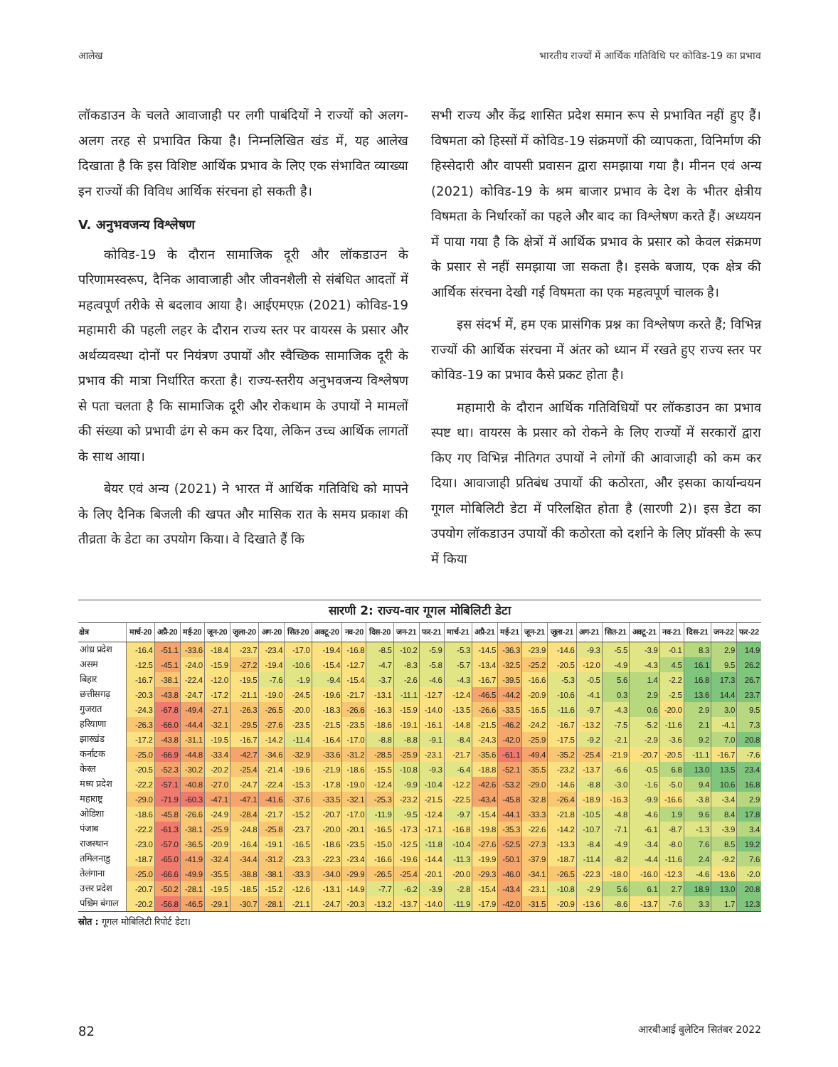आलेख भारतीय राज्यों में आर्थिक गतिविधि पर कोविड-19 का प्रभाव
लॉकडाउन के चलते आवाजाही पर लगी पाबंदियों ने राज्यों को अलग-अलग तरह से प्रभावित किया है। निम्नलिखित खंड में, यह आलेख दिखाता है कि इस विशिष्ट आर्थिक प्रभाव के लिए एक संभावित व्याख्या इन राज्यों की विविध आर्थिक संरचना हो सकती है।
V. अनुभवजन्य विश्लेषण
कोविड-19 के दौरान सामाजिक दूरी और लॉकडाउन के परिणामस्वरूप, दैनिक आवाजाही और जीवनशैली से संबंधित आदतों में महत्वपूर्ण तरीके से बदलाव आया है। आईएमएफ़ (2021) कोविड-19 महामारी की पहली लहर के दौरान राज्य स्तर पर वायरस के प्रसार और अर्थव्यवस्था दोनों पर नियंत्रण उपायों और स्वैच्छिक सामाजिक दूरी के प्रभाव की मात्रा निर्धारित करता है। राज्य-स्तरीय अनुभवजन्य विश्लेषण से पता चलता है कि सामाजिक दूरी और रोकथाम के उपायों ने मामलों की संख्या को प्रभावी ढंग से कम कर दिया, लेकिन उच्च आर्थिक लागतों के साथ आया।
बेयर एवं अन्य (2021) ने भारत में आर्थिक गतिविधि को मापने के लिए दैनिक बिजली की खपत और मासिक रात के समय प्रकाश की तीव्रता के डेटा का उपयोग किया। वे दिखाते हैं कि
सभी राज्य और केंद्र शासित प्रदेश समान रूप से प्रभावित नहीं हुए हैं। विषमता को हिस्सों में कोविड-19 संक्रमणों की व्यापकता, विनिर्माण की हिस्सेदारी और वापसी प्रवासन द्वारा समझाया गया है। मीनन एवं अन्य (2021) कोविड-19 के श्रम बाजार प्रभाव के देश के भीतर क्षेत्रीय विषमता के निर्धारकों का पहले और बाद का विश्लेषण करते हैं। अध्ययन में पाया गया है कि क्षेत्रों में आर्थिक प्रभाव के प्रसार को केवल संक्रमण के प्रसार से नहीं समझाया जा सकता है। इसके बजाय, एक क्षेत्र की आर्थिक संरचना देखी गई विषमता का एक महत्वपूर्ण चालक है।
इस संदर्भ में, हम एक प्रासंगिक प्रश्न का विश्लेषण करते हैं; विभिन्न राज्यों की आर्थिक संरचना में अंतर को ध्यान में रखते हुए राज्य स्तर पर कोविड-19 का प्रभाव कैसे प्रकट होता है।
महामारी के दौरान आर्थिक गतिविधियों पर लॉकडाउन का प्रभाव स्पष्ट था। वायरस के प्रसार को रोकने के लिए राज्यों में सरकारों द्वारा किए गए विभिन्न नीतिगत उपायों ने लोगों की आवाजाही को कम कर दिया। आवाजाही प्रतिबंध उपायों की कठोरता, और इसका कार्यान्वयन गूगल मोबिलिटी डेटा में परिलक्षित होता है (सारणी 2)। इस डेटा का उपयोग लॉकडाउन उपायों की कठोरता को दर्शाने के लिए प्रॉक्सी के रूप में किया
सारणी 2: राज्य-वार गूगल मोबिलिटी डेटा
| क्षेत्र | मार्च-20 | अप्रै-20 | मई-20 | जून-20 | जुला-20 | अग-20 | सित-20 | अक्टू-20 | नव-20 | दिस-20 | जन-21 | फर-21 | मार्च-21 | अप्रै-21 | मई-21 | जून-21 | जुला-21 | अग-21 | सित-21 | अक्टू-21 | नव-21 | दिस-21 | जन-22 | फर-22 |
| --- | --- | --- | --- | --- | --- | --- | --- | --- | --- | --- | --- | --- | --- | --- | --- | --- | --- | --- | --- | --- | --- | --- | --- | --- |
| आंध्र प्रदेश | -16.4 | -51.1 | -33.6 | -18.4 | -23.7 | -23.4 | -17.0 | -19.4 | -16.8 | -8.5 | -10.2 | -5.9 | -5.3 | -14.5 | -36.3 | -23.9 | -14.6 | -9.3 | -5.5 | -3.9 | -0.1 | 8.3 | 2.9 | 14.9 |
| असम | -12.5 | -45.1 | -24.0 | -15.9 | -27.2 | -19.4 | -10.6 | -15.4 | -12.7 | -4.7 | -8.3 | -5.8 | -5.7 | -13.4 | -32.5 | -25.2 | -20.5 | -12.0 | -4.9 | -4.3 | 4.5 | 16.1 | 9.5 | 26.2 |
| बिहार | -16.7 | -38.1 | -22.4 | -12.0 | -19.5 | -7.6 | -1.9 | -9.4 | -15.4 | -3.7 | -2.6 | -4.6 | -4.3 | -16.7 | -39.5 | -16.6 | -5.3 | -0.5 | 5.6 | 1.4 | -2.2 | 16.8 | 17.3 | 26.7 |
| छत्तीसगढ़ | -20.3 | -43.8 | -24.7 | -17.2 | -21.1 | -19.0 | -24.5 | -19.6 | -21.7 | -13.1 | -11.1 | -12.7 | -12.4 | -46.5 | -44.2 | -20.9 | -10.6 | -4.1 | 0.3 | 2.9 | -2.5 | 13.6 | 14.4 | 23.7 |
| गुजरात | -24.3 | -67.8 | -49.4 | -27.1 | -26.3 | -26.5 | -20.0 | -18.3 | -26.6 | -16.3 | -15.9 | -14.0 | -13.5 | -26.6 | -33.5 | -16.5 | -11.6 | -9.7 | -4.3 | 0.6 | -20.0 | 2.9 | 3.0 | 9.5 |
| हरियाणा | -26.3 | -66.0 | -44.4 | -32.1 | -29.5 | -27.6 | -23.5 | -21.5 | -23.5 | -18.6 | -19.1 | -16.1 | -14.8 | -21.5 | -46.2 | -24.2 | -16.7 | -13.2 | -7.5 | -5.2 | -11.6 | 2.1 | -4.1 | 7.3 |
| झारखंड | -17.2 | -43.8 | -31.1 | -19.5 | -16.7 | -14.2 | -11.4 | -16.4 | -17.0 | -8.8 | -8.8 | -9.1 | -8.4 | -24.3 | -42.0 | -25.9 | -17.5 | -9.2 | -2.1 | -2.9 | -3.6 | 9.2 | 7.0 | 20.8 |
| कर्नाटक | -25.0 | -66.9 | -44.8 | -33.4 | -42.7 | -34.6 | -32.9 | -33.6 | -31.2 | -28.5 | -25.9 | -23.1 | -21.7 | -35.6 | -61.1 | -49.4 | -35.2 | -25.4 | -21.9 | -20.7 | -20.5 | -11.1 | -16.7 | -7.6 |
| केरल | -20.5 | -52.3 | -30.2 | -20.2 | -25.4 | -21.4 | -19.6 | -21.9 | -18.6 | -15.5 | -10.8 | -9.3 | -6.4 | -18.8 | -52.1 | -35.5 | -23.2 | -13.7 | -6.6 | -0.5 | 6.8 | 13.0 | 13.5 | 23.4 |
| मध्य प्रदेश | -22.2 | -57.1 | -40.8 | -27.0 | -24.7 | -22.4 | -15.3 | -17.8 | -19.0 | -12.4 | -9.9 | -10.4 | -12.2 | -42.6 | -53.2 | -29.0 | -14.6 | -8.8 | -3.0 | -1.6 | -5.0 | 9.4 | 10.6 | 16.8 |
| महाराष्ट्र | -29.0 | -71.9 | -60.3 | -47.1 | -47.1 | -41.6 | -37.6 | -33.5 | -32.1 | -25.3 | -23.2 | -21.5 | -22.5 | -43.4 | -45.8 | -32.8 | -26.4 | -18.9 | -16.3 | -9.9 | -16.6 | -3.8 | -3.4 | 2.9 |
| ओडिशा | -18.6 | -45.8 | -26.6 | -24.9 | -28.4 | -21.7 | -15.2 | -20.7 | -17.0 | -11.9 | -9.5 | -12.4 | -9.7 | -15.4 | -44.1 | -33.3 | -21.8 | -10.5 | -4.8 | -4.6 | 1.9 | 9.6 | 8.4 | 17.8 |
| पंजाब | -22.2 | -61.3 | -38.1 | -25.9 | -24.8 | -25.8 | -23.7 | -20.0 | -20.1 | -16.5 | -17.3 | -17.1 | -16.8 | -19.8 | -35.3 | -22.6 | -14.2 | -10.7 | -7.1 | -6.1 | -8.7 | -1.3 | -3.9 | 3.4 |
| राजस्थान | -23.0 | -57.0 | -36.5 | -20.9 | -16.4 | -19.1 | -16.5 | -18.6 | -23.5 | -15.0 | -12.5 | -11.8 | -10.4 | -27.6 | -52.5 | -27.3 | -13.3 | -8.4 | -4.9 | -3.4 | -8.0 | 7.6 | 8.5 | 19.2 |
| तमिलनाडु | -18.7 | -65.0 | -41.9 | -32.4 | -34.4 | -31.2 | -23.3 | -22.3 | -23.4 | -16.6 | -19.6 | -14.4 | -11.3 | -19.9 | -50.1 | -37.9 | -18.7 | -11.4 | -8.2 | -4.4 | -11.6 | 2.4 | -9.2 | 7.6 |
| तेलंगाना | -25.0 | -66.6 | -49.9 | -35.5 | -38.8 | -38.1 | -33.3 | -34.0 | -29.9 | -26.5 | -25.4 | -20.1 | -20.0 | -29.3 | -46.0 | -34.1 | -26.5 | -22.3 | -18.0 | -16.0 | -12.3 | -4.6 | -13.6 | -2.0 |
| उत्तर प्रदेश | -20.7 | -50.2 | -28.1 | -19.5 | -18.5 | -15.2 | -12.6 | -13.1 | -14.9 | -7.7 | -6.2 | -3.9 | -2.8 | -15.4 | -43.4 | -23.1 | -10.8 | -2.9 | 5.6 | 6.1 | 2.7 | 18.9 | 13.0 | 20.8 |
| पश्चिम बंगाल | -20.2 | -56.8 | -46.5 | -29.1 | -30.7 | -28.1 | -21.1 | -24.7 | -20.3 | -13.2 | -13.7 | -14.0 | -11.9 | -17.9 | -42.0 | -31.5 | -20.9 | -13.6 | -8.6 | -13.7 | -7.6 | 3.3 | 1.7 | 12.3 |
स्रोत : गूगल मोबिलिटी रिपोर्ट डेटा।
82 आरबीआई बुलेटिन सितंबर 2022